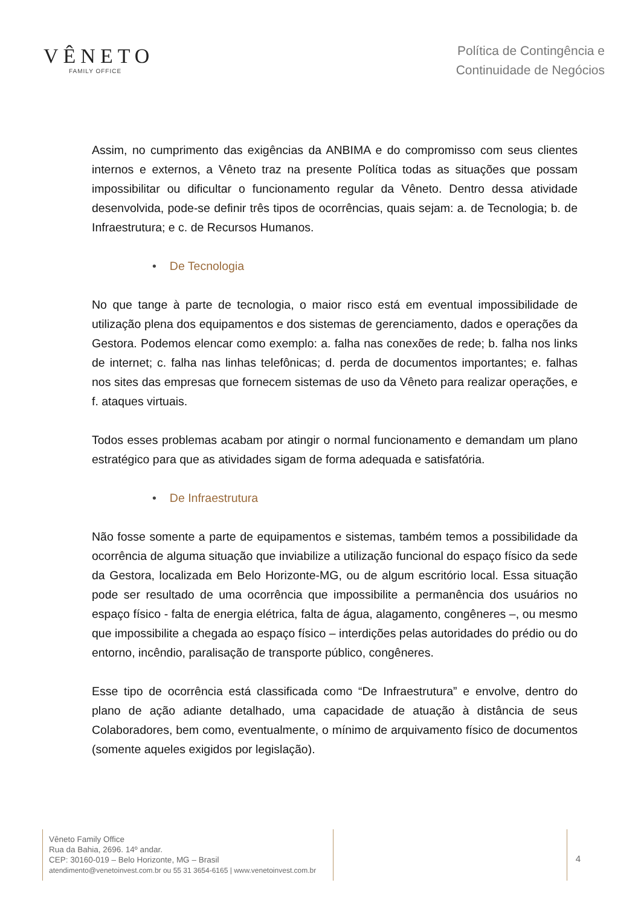VÊNETO
FAMILY OFFICE
Política de Contingência e
Continuidade de Negócios
Assim, no cumprimento das exigências da ANBIMA e do compromisso com seus clientes internos e externos, a Vêneto traz na presente Política todas as situações que possam impossibilitar ou dificultar o funcionamento regular da Vêneto. Dentro dessa atividade desenvolvida, pode-se definir três tipos de ocorrências, quais sejam: a. de Tecnologia; b. de Infraestrutura; e c. de Recursos Humanos.
• De Tecnologia
No que tange à parte de tecnologia, o maior risco está em eventual impossibilidade de utilização plena dos equipamentos e dos sistemas de gerenciamento, dados e operações da Gestora. Podemos elencar como exemplo: a. falha nas conexões de rede; b. falha nos links de internet; c. falha nas linhas telefônicas; d. perda de documentos importantes; e. falhas nos sites das empresas que fornecem sistemas de uso da Vêneto para realizar operações, e f. ataques virtuais.
Todos esses problemas acabam por atingir o normal funcionamento e demandam um plano estratégico para que as atividades sigam de forma adequada e satisfatória.
• De Infraestrutura
Não fosse somente a parte de equipamentos e sistemas, também temos a possibilidade da ocorrência de alguma situação que inviabilize a utilização funcional do espaço físico da sede da Gestora, localizada em Belo Horizonte-MG, ou de algum escritório local. Essa situação pode ser resultado de uma ocorrência que impossibilite a permanência dos usuários no espaço físico - falta de energia elétrica, falta de água, alagamento, congêneres –, ou mesmo que impossibilite a chegada ao espaço físico – interdições pelas autoridades do prédio ou do entorno, incêndio, paralisação de transporte público, congêneres.
Esse tipo de ocorrência está classificada como “De Infraestrutura” e envolve, dentro do plano de ação adiante detalhado, uma capacidade de atuação à distância de seus Colaboradores, bem como, eventualmente, o mínimo de arquivamento físico de documentos (somente aqueles exigidos por legislação).
Vêneto Family Office
Rua da Bahia, 2696. 14º andar.
CEP: 30160-019 – Belo Horizonte, MG – Brasil
atendimento@venetoinvest.com.br ou 55 31 3654-6165 | www.venetoinvest.com.br
4